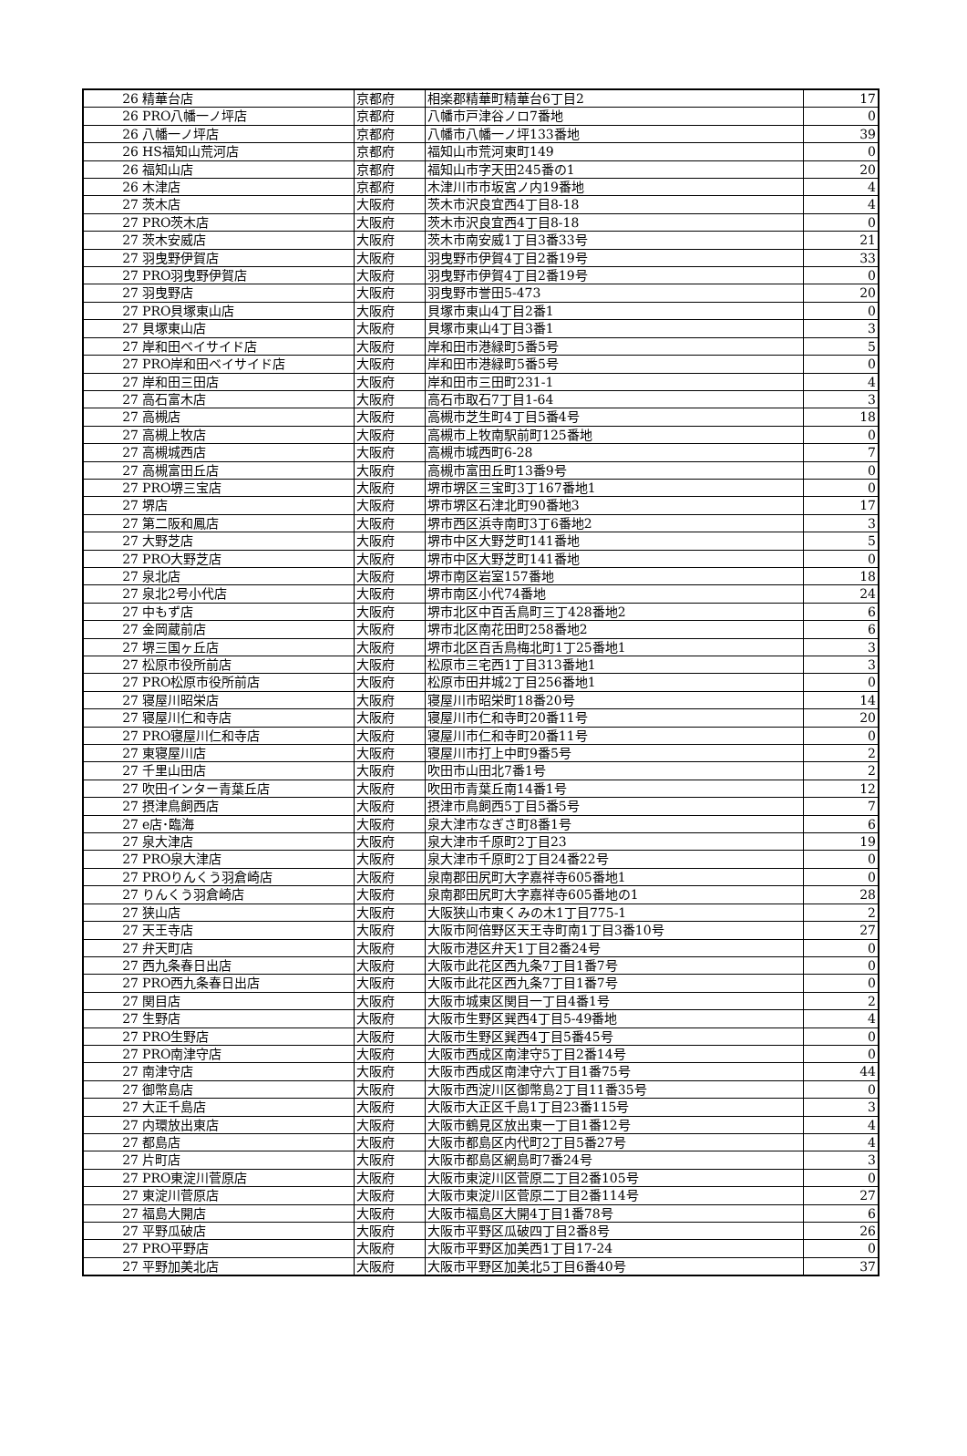| 26 | 精華台店 | 京都府 | 相楽郡精華町精華台6丁目2 | 17 |
| 26 | PRO八幡一ノ坪店 | 京都府 | 八幡市戸津谷ノロ7番地 | 0 |
| 26 | 八幡一ノ坪店 | 京都府 | 八幡市八幡一ノ坪133番地 | 39 |
| 26 | HS福知山荒河店 | 京都府 | 福知山市荒河東町149 | 0 |
| 26 | 福知山店 | 京都府 | 福知山市字天田245番の1 | 20 |
| 26 | 木津店 | 京都府 | 木津川市市坂宮ノ内19番地 | 4 |
| 27 | 茨木店 | 大阪府 | 茨木市沢良宜西4丁目8-18 | 4 |
| 27 | PRO茨木店 | 大阪府 | 茨木市沢良宜西4丁目8-18 | 0 |
| 27 | 茨木安威店 | 大阪府 | 茨木市南安威1丁目3番33号 | 21 |
| 27 | 羽曳野伊賀店 | 大阪府 | 羽曳野市伊賀4丁目2番19号 | 33 |
| 27 | PRO羽曳野伊賀店 | 大阪府 | 羽曳野市伊賀4丁目2番19号 | 0 |
| 27 | 羽曳野店 | 大阪府 | 羽曳野市誉田5-473 | 20 |
| 27 | PRO貝塚東山店 | 大阪府 | 貝塚市東山4丁目2番1 | 0 |
| 27 | 貝塚東山店 | 大阪府 | 貝塚市東山4丁目3番1 | 3 |
| 27 | 岸和田ベイサイド店 | 大阪府 | 岸和田市港緑町5番5号 | 5 |
| 27 | PRO岸和田ベイサイド店 | 大阪府 | 岸和田市港緑町5番5号 | 0 |
| 27 | 岸和田三田店 | 大阪府 | 岸和田市三田町231-1 | 4 |
| 27 | 高石富木店 | 大阪府 | 高石市取石7丁目1-64 | 3 |
| 27 | 高槻店 | 大阪府 | 高槻市芝生町4丁目5番4号 | 18 |
| 27 | 高槻上牧店 | 大阪府 | 高槻市上牧南駅前町125番地 | 0 |
| 27 | 高槻城西店 | 大阪府 | 高槻市城西町6-28 | 7 |
| 27 | 高槻富田丘店 | 大阪府 | 高槻市富田丘町13番9号 | 0 |
| 27 | PRO堺三宝店 | 大阪府 | 堺市堺区三宝町3丁167番地1 | 0 |
| 27 | 堺店 | 大阪府 | 堺市堺区石津北町90番地3 | 17 |
| 27 | 第二阪和鳳店 | 大阪府 | 堺市西区浜寺南町3丁6番地2 | 3 |
| 27 | 大野芝店 | 大阪府 | 堺市中区大野芝町141番地 | 5 |
| 27 | PRO大野芝店 | 大阪府 | 堺市中区大野芝町141番地 | 0 |
| 27 | 泉北店 | 大阪府 | 堺市南区岩室157番地 | 18 |
| 27 | 泉北2号小代店 | 大阪府 | 堺市南区小代74番地 | 24 |
| 27 | 中もず店 | 大阪府 | 堺市北区中百舌鳥町三丁428番地2 | 6 |
| 27 | 金岡蔵前店 | 大阪府 | 堺市北区南花田町258番地2 | 6 |
| 27 | 堺三国ヶ丘店 | 大阪府 | 堺市北区百舌鳥梅北町1丁25番地1 | 3 |
| 27 | 松原市役所前店 | 大阪府 | 松原市三宅西1丁目313番地1 | 3 |
| 27 | PRO松原市役所前店 | 大阪府 | 松原市田井城2丁目256番地1 | 0 |
| 27 | 寝屋川昭栄店 | 大阪府 | 寝屋川市昭栄町18番20号 | 14 |
| 27 | 寝屋川仁和寺店 | 大阪府 | 寝屋川市仁和寺町20番11号 | 20 |
| 27 | PRO寝屋川仁和寺店 | 大阪府 | 寝屋川市仁和寺町20番11号 | 0 |
| 27 | 東寝屋川店 | 大阪府 | 寝屋川市打上中町9番5号 | 2 |
| 27 | 千里山田店 | 大阪府 | 吹田市山田北7番1号 | 2 |
| 27 | 吹田インター青葉丘店 | 大阪府 | 吹田市青葉丘南14番1号 | 12 |
| 27 | 摂津鳥飼西店 | 大阪府 | 摂津市鳥飼西5丁目5番5号 | 7 |
| 27 | e店･臨海 | 大阪府 | 泉大津市なぎさ町8番1号 | 6 |
| 27 | 泉大津店 | 大阪府 | 泉大津市千原町2丁目23 | 19 |
| 27 | PRO泉大津店 | 大阪府 | 泉大津市千原町2丁目24番22号 | 0 |
| 27 | PROりんくう羽倉崎店 | 大阪府 | 泉南郡田尻町大字嘉祥寺605番地1 | 0 |
| 27 | りんくう羽倉崎店 | 大阪府 | 泉南郡田尻町大字嘉祥寺605番地の1 | 28 |
| 27 | 狭山店 | 大阪府 | 大阪狭山市東くみの木1丁目775-1 | 2 |
| 27 | 天王寺店 | 大阪府 | 大阪市阿倍野区天王寺町南1丁目3番10号 | 27 |
| 27 | 弁天町店 | 大阪府 | 大阪市港区弁天1丁目2番24号 | 0 |
| 27 | 西九条春日出店 | 大阪府 | 大阪市此花区西九条7丁目1番7号 | 0 |
| 27 | PRO西九条春日出店 | 大阪府 | 大阪市此花区西九条7丁目1番7号 | 0 |
| 27 | 関目店 | 大阪府 | 大阪市城東区関目一丁目4番1号 | 2 |
| 27 | 生野店 | 大阪府 | 大阪市生野区巽西4丁目5-49番地 | 4 |
| 27 | PRO生野店 | 大阪府 | 大阪市生野区巽西4丁目5番45号 | 0 |
| 27 | PRO南津守店 | 大阪府 | 大阪市西成区南津守5丁目2番14号 | 0 |
| 27 | 南津守店 | 大阪府 | 大阪市西成区南津守六丁目1番75号 | 44 |
| 27 | 御幣島店 | 大阪府 | 大阪市西淀川区御幣島2丁目11番35号 | 0 |
| 27 | 大正千島店 | 大阪府 | 大阪市大正区千島1丁目23番115号 | 3 |
| 27 | 内環放出東店 | 大阪府 | 大阪市鶴見区放出東一丁目1番12号 | 4 |
| 27 | 都島店 | 大阪府 | 大阪市都島区内代町2丁目5番27号 | 4 |
| 27 | 片町店 | 大阪府 | 大阪市都島区網島町7番24号 | 3 |
| 27 | PRO東淀川菅原店 | 大阪府 | 大阪市東淀川区菅原二丁目2番105号 | 0 |
| 27 | 東淀川菅原店 | 大阪府 | 大阪市東淀川区菅原二丁目2番114号 | 27 |
| 27 | 福島大開店 | 大阪府 | 大阪市福島区大開4丁目1番78号 | 6 |
| 27 | 平野瓜破店 | 大阪府 | 大阪市平野区瓜破四丁目2番8号 | 26 |
| 27 | PRO平野店 | 大阪府 | 大阪市平野区加美西1丁目17-24 | 0 |
| 27 | 平野加美北店 | 大阪府 | 大阪市平野区加美北5丁目6番40号 | 37 |